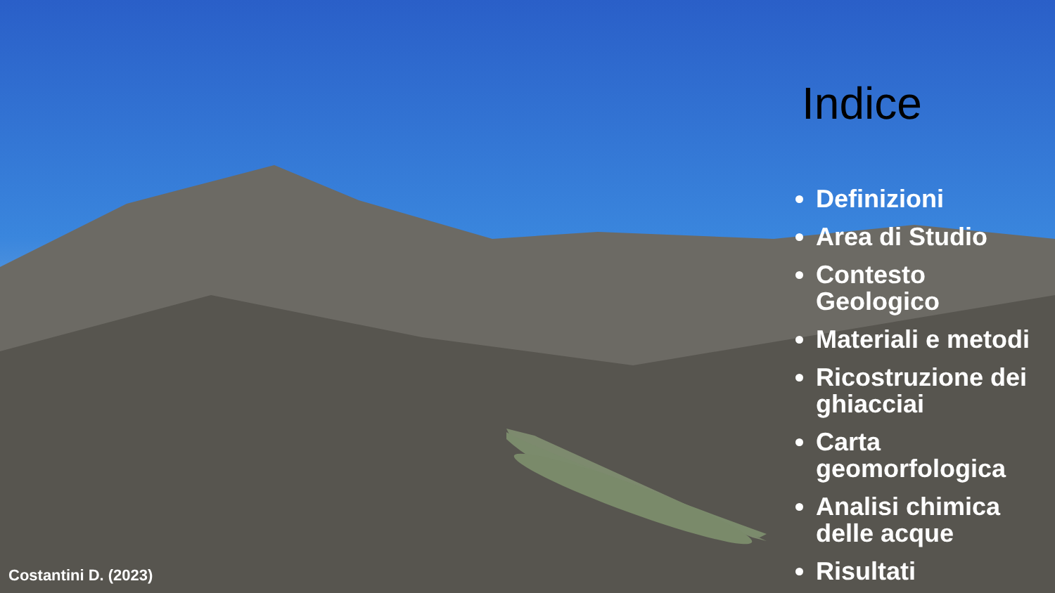Indice
Definizioni
Area di Studio
Contesto Geologico
Materiali e metodi
Ricostruzione dei ghiacciai
Carta geomorfologica
Analisi chimica delle acque
Risultati
Costantini D. (2023)